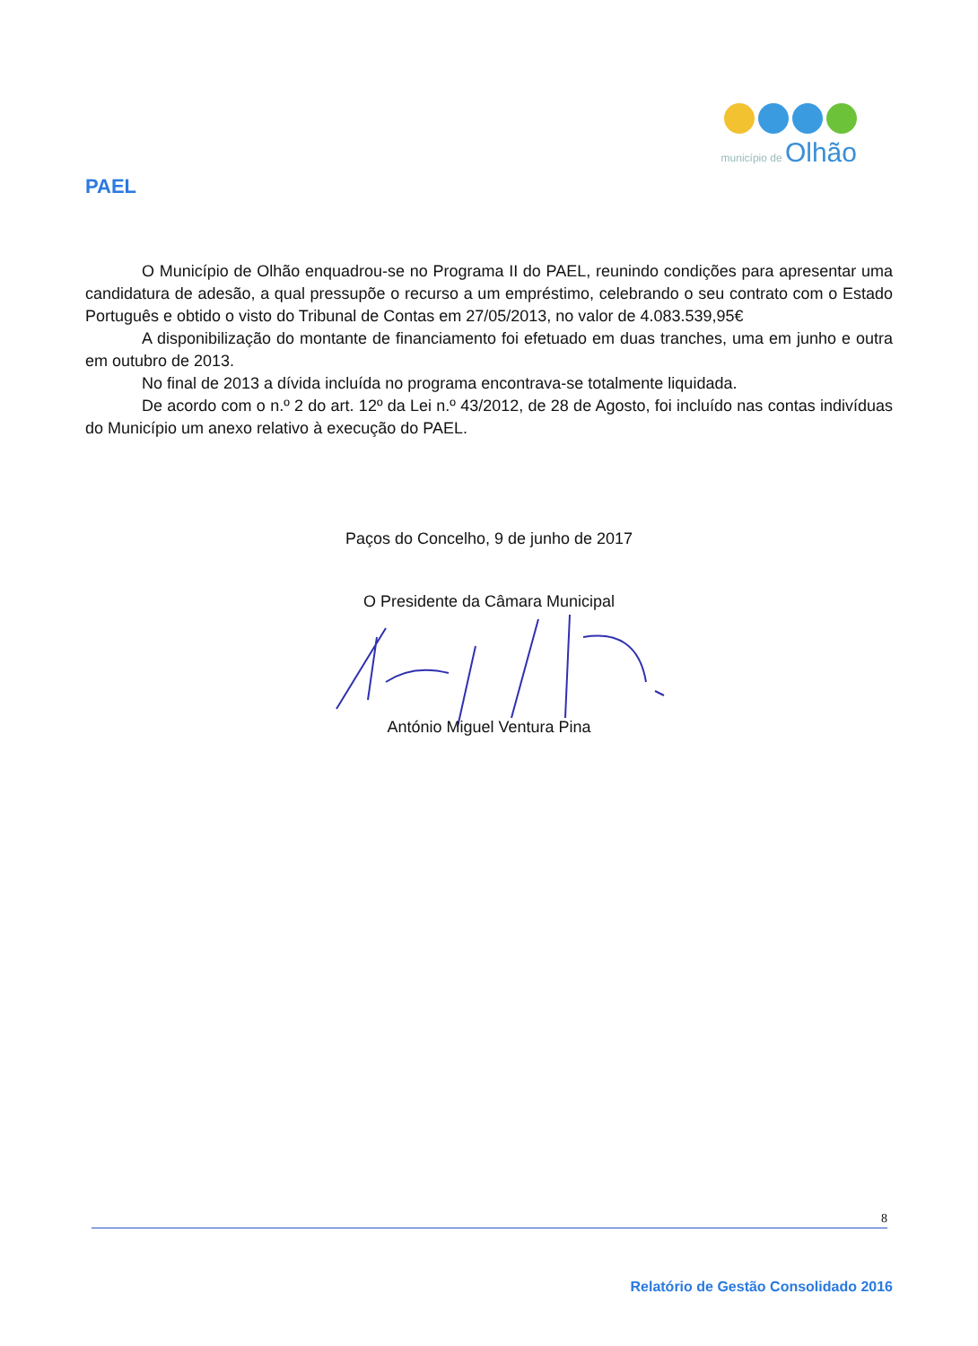município de Olhão
PAEL
O Município de Olhão enquadrou-se no Programa II do PAEL, reunindo condições para apresentar uma candidatura de adesão, a qual pressupõe o recurso a um empréstimo, celebrando o seu contrato com o Estado Português e obtido o visto do Tribunal de Contas em 27/05/2013, no valor de 4.083.539,95€
A disponibilização do montante de financiamento foi efetuado em duas tranches, uma em junho e outra em outubro de 2013.
No final de 2013 a dívida incluída no programa encontrava-se totalmente liquidada.
De acordo com o n.º 2 do art. 12º da Lei n.º 43/2012, de 28 de Agosto, foi incluído nas contas indivíduas do Município um anexo relativo à execução do PAEL.
Paços do Concelho, 9 de junho de 2017
O Presidente da Câmara Municipal
António Miguel Ventura Pina
8
Relatório de Gestão Consolidado 2016